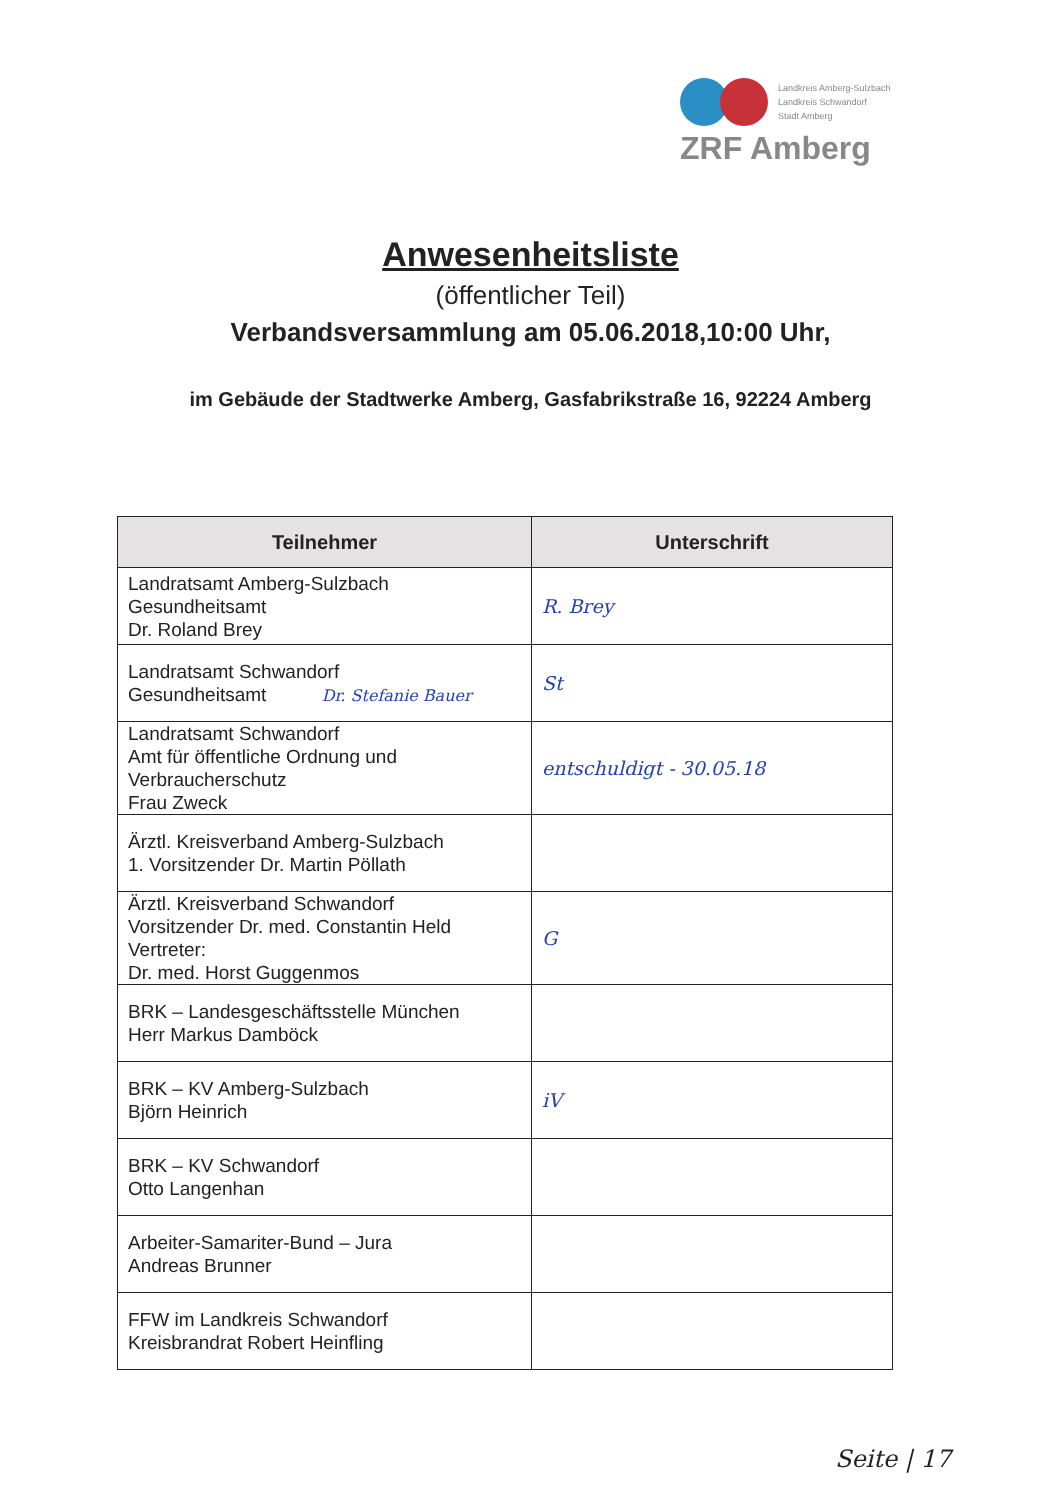Landkreis Amberg-Sulzbach
Landkreis Schwandorf
Stadt Amberg
ZRF Amberg
Anwesenheitsliste
(öffentlicher Teil)
Verbandsversammlung am 05.06.2018,10:00 Uhr,
im Gebäude der Stadtwerke Amberg, Gasfabrikstraße 16, 92224 Amberg
| Teilnehmer | Unterschrift |
| --- | --- |
| Landratsamt Amberg-Sulzbach Gesundheitsamt Dr. Roland Brey | R. Brey |
| Landratsamt Schwandorf Gesundheitsamt Dr. Stefanie Bauer | St |
| Landratsamt Schwandorf Amt für öffentliche Ordnung und Verbraucherschutz Frau Zweck | entschuldigt - 30.05.18 |
| Ärztl. Kreisverband Amberg-Sulzbach 1. Vorsitzender Dr. Martin Pöllath | |
| Ärztl. Kreisverband Schwandorf Vorsitzender Dr. med. Constantin Held Vertreter: Dr. med. Horst Guggenmos | G |
| BRK – Landesgeschäftsstelle München Herr Markus Damböck | |
| BRK – KV Amberg-Sulzbach Björn Heinrich | iV |
| BRK – KV Schwandorf Otto Langenhan | |
| Arbeiter-Samariter-Bund – Jura Andreas Brunner | |
| FFW im Landkreis Schwandorf Kreisbrandrat Robert Heinfling | |
Seite | 17